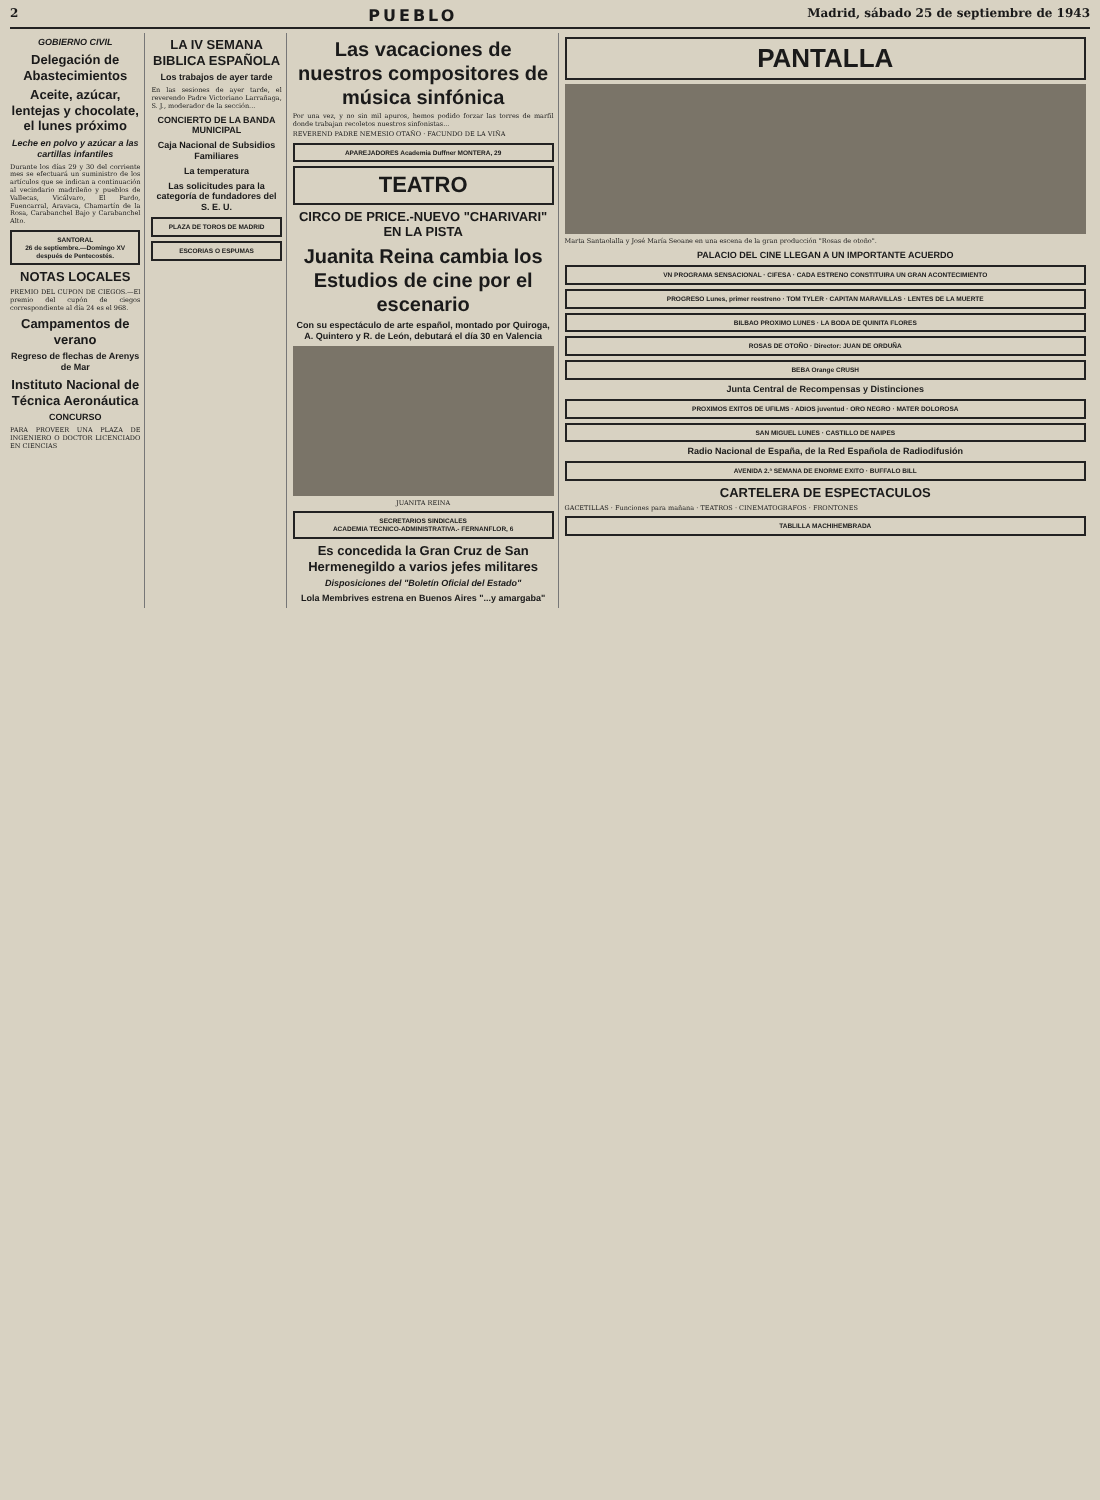2 PUEBLO Madrid, sábado 25 de septiembre de 1943
GOBIERNO CIVIL
Delegación de Abastecimientos
Aceite, azúcar, lentejas y chocolate, el lunes próximo
Leche en polvo y azúcar a las cartillas infantiles
Durante los días 29 y 30 del corriente mes se efectuará un suministro de los artículos que se indican a continuación al vecindario madrileño y pueblos de Vallecas, Vicálvaro, El Pardo, Fuencarral, Aravaca, Chamartín de la Rosa, Carabanchel Bajo y Carabanchel Alto.
SANTORAL
26 de septiembre.—Domingo XV después de Pentecostés.
NOTAS LOCALES
PREMIO DEL CUPON DE CIEGOS.—El premio del cupón de ciegos correspondiente al día 24 es el 968.
Campamentos de verano
Regreso de flechas de Arenys de Mar
Instituto Nacional de Técnica Aeronáutica
CONCURSO
PARA PROVEER UNA PLAZA DE INGENIERO O DOCTOR LICENCIADO EN CIENCIAS
LA IV SEMANA BIBLICA ESPAÑOLA
Los trabajos de ayer tarde
En las sesiones de ayer tarde, el reverendo Padre Victoriano Larrañaga, S. J., moderador de la sección...
CONCIERTO DE LA BANDA MUNICIPAL
Caja Nacional de Subsidios Familiares
La temperatura
Las solicitudes para la categoría de fundadores del S. E. U.
PLAZA DE TOROS DE MADRID
ESCORIAS O ESPUMAS
Las vacaciones de nuestros compositores de música sinfónica
Por una vez, y no sin mil apuros, hemos podido forzar las torres de marfil donde trabajan recoletos nuestros sinfonistas...
REVEREND PADRE NEMESIO OTAÑO · FACUNDO DE LA VIÑA
APAREJADORES Academia Duffner MONTERA, 29
TEATRO
CIRCO DE PRICE.-NUEVO "CHARIVARI" EN LA PISTA
Juanita Reina cambia los Estudios de cine por el escenario
Con su espectáculo de arte español, montado por Quiroga, A. Quintero y R. de León, debutará el día 30 en Valencia
JUANITA REINA
SECRETARIOS SINDICALES
ACADEMIA TECNICO-ADMINISTRATIVA.- FERNANFLOR, 6
Es concedida la Gran Cruz de San Hermenegildo a varios jefes militares
Disposiciones del "Boletín Oficial del Estado"
Lola Membrives estrena en Buenos Aires "...y amargaba"
PANTALLA
Marta Santaolalla y José María Seoane en una escena de la gran producción "Rosas de otoño".
PALACIO DEL CINE LLEGAN A UN IMPORTANTE ACUERDO
VN PROGRAMA SENSACIONAL · CIFESA · CADA ESTRENO CONSTITUIRA UN GRAN ACONTECIMIENTO
PROGRESO Lunes, primer reestreno · TOM TYLER · CAPITAN MARAVILLAS · LENTES DE LA MUERTE
BILBAO PROXIMO LUNES · LA BODA DE QUINITA FLORES
ROSAS DE OTOÑO · Director: JUAN DE ORDUÑA
BEBA Orange CRUSH
Junta Central de Recompensas y Distinciones
PROXIMOS EXITOS DE UFILMS · ADIOS juventud · ORO NEGRO · MATER DOLOROSA
SAN MIGUEL LUNES · CASTILLO DE NAIPES
Radio Nacional de España, de la Red Española de Radiodifusión
AVENIDA 2.ª SEMANA DE ENORME EXITO · BUFFALO BILL
CARTELERA DE ESPECTACULOS
GACETILLAS · Funciones para mañana · TEATROS · CINEMATOGRAFOS · FRONTONES
TABLILLA MACHIHEMBRADA